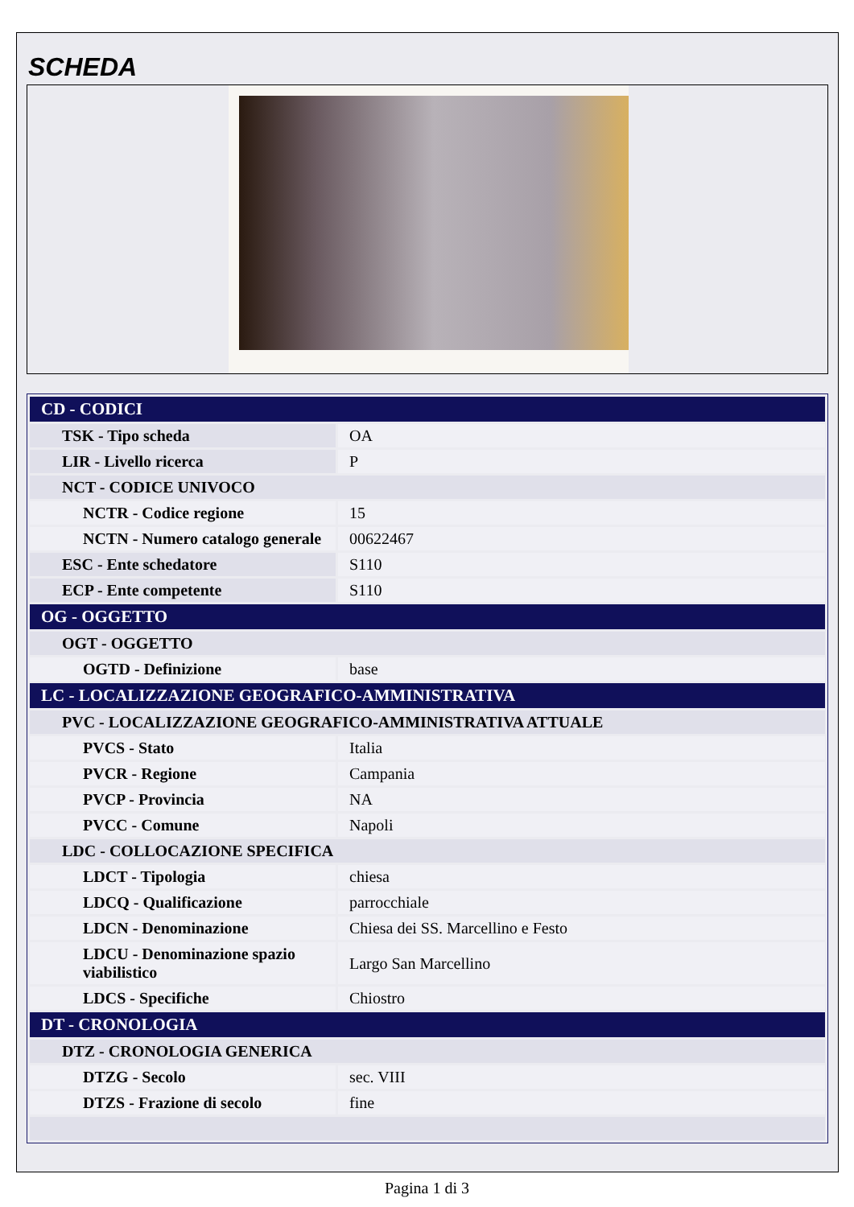SCHEDA
| CD - CODICI | |
| TSK - Tipo scheda | OA |
| LIR - Livello ricerca | P |
| NCT - CODICE UNIVOCO | |
| NCTR - Codice regione | 15 |
| NCTN - Numero catalogo generale | 00622467 |
| ESC - Ente schedatore | S110 |
| ECP - Ente competente | S110 |
| OG - OGGETTO | |
| OGT - OGGETTO | |
| OGTD - Definizione | base |
| LC - LOCALIZZAZIONE GEOGRAFICO-AMMINISTRATIVA | |
| PVC - LOCALIZZAZIONE GEOGRAFICO-AMMINISTRATIVA ATTUALE | |
| PVCS - Stato | Italia |
| PVCR - Regione | Campania |
| PVCP - Provincia | NA |
| PVCC - Comune | Napoli |
| LDC - COLLOCAZIONE SPECIFICA | |
| LDCT - Tipologia | chiesa |
| LDCQ - Qualificazione | parrocchiale |
| LDCN - Denominazione | Chiesa dei SS. Marcellino e Festo |
| LDCU - Denominazione spazio viabilistico | Largo San Marcellino |
| LDCS - Specifiche | Chiostro |
| DT - CRONOLOGIA | |
| DTZ - CRONOLOGIA GENERICA | |
| DTZG - Secolo | sec. VIII |
| DTZS - Frazione di secolo | fine |
Pagina 1 di 3